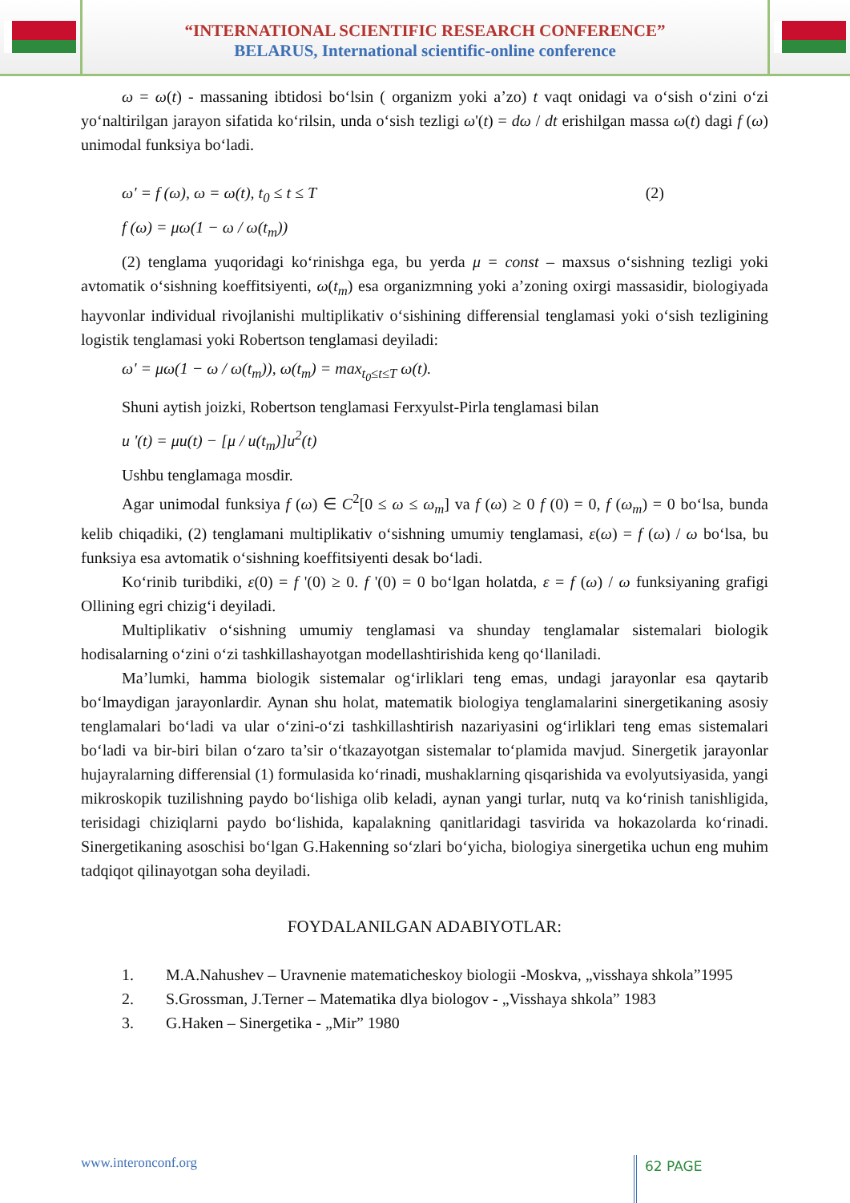“INTERNATIONAL SCIENTIFIC RESEARCH CONFERENCE”
BELARUS, International scientific-online conference
ω = ω(t) - massaning ibtidosi bo‘lsin ( organizm yoki a’zo) t vaqt onidagi va o‘sish o‘zini o‘zi yo‘naltirilgan jarayon sifatida ko‘rilsin, unda o‘sish tezligi ω'(t) = dω / dt erishilgan massa ω(t) dagi f (ω) unimodal funksiya bo‘ladi.
ω' = f (ω), ω = ω(t), t<sub>0</sub> ≤ t ≤ T (2)
f (ω) = μω(1 − ω / ω(t<sub>m</sub>))
(2) tenglama yuqoridagi ko‘rinishga ega, bu yerda μ = const – maxsus o‘sishning tezligi yoki avtomatik o‘sishning koeffitsiyenti, ω(t<sub>m</sub>) esa organizmning yoki a’zoning oxirgi massasidir, biologiyada hayvonlar individual rivojlanishi multiplikativ o‘sishining differensial tenglamasi yoki o‘sish tezligining logistik tenglamasi yoki Robertson tenglamasi deyiladi:
ω' = μω(1 − ω / ω(t<sub>m</sub>)), ω(t<sub>m</sub>) = max<sub>t<sub>0</sub>≤t≤T</sub> ω(t).
Shuni aytish joizki, Robertson tenglamasi Ferxyulst-Pirla tenglamasi bilan
u '(t) = μu(t) − [μ / u(t<sub>m</sub>)]u<sup>2</sup>(t)
Ushbu tenglamaga mosdir.
Agar unimodal funksiya f (ω) ∈ C<sup>2</sup>[0 ≤ ω ≤ ω<sub>m</sub>] va f (ω) ≥ 0 f (0) = 0, f (ω<sub>m</sub>) = 0 bo‘lsa, bunda kelib chiqadiki, (2) tenglamani multiplikativ o‘sishning umumiy tenglamasi, ε(ω) = f (ω) / ω bo‘lsa, bu funksiya esa avtomatik o‘sishning koeffitsiyenti desak bo‘ladi.
Ko‘rinib turibdiki, ε(0) = f '(0) ≥ 0. f '(0) = 0 bo‘lgan holatda, ε = f (ω) / ω funksiyaning grafigi Ollining egri chizig‘i deyiladi.
Multiplikativ o‘sishning umumiy tenglamasi va shunday tenglamalar sistemalari biologik hodisalarning o‘zini o‘zi tashkillashayotgan modellashtirishida keng qo‘llaniladi.
Ma’lumki, hamma biologik sistemalar og‘irliklari teng emas, undagi jarayonlar esa qaytarib bo‘lmaydigan jarayonlardir. Aynan shu holat, matematik biologiya tenglamalarini sinergetikaning asosiy tenglamalari bo‘ladi va ular o‘zini-o‘zi tashkillashtirish nazariyasini og‘irliklari teng emas sistemalari bo‘ladi va bir-biri bilan o‘zaro ta’sir o‘tkazayotgan sistemalar to‘plamida mavjud. Sinergetik jarayonlar hujayralarning differensial (1) formulasida ko‘rinadi, mushaklarning qisqarishida va evolyutsiyasida, yangi mikroskopik tuzilishning paydo bo‘lishiga olib keladi, aynan yangi turlar, nutq va ko‘rinish tanishligida, terisidagi chiziqlarni paydo bo‘lishida, kapalakning qanitlaridagi tasvirida va hokazolarda ko‘rinadi. Sinergetikaning asoschisi bo‘lgan G.Hakenning so‘zlari bo‘yicha, biologiya sinergetika uchun eng muhim tadqiqot qilinayotgan soha deyiladi.
FOYDALANILGAN ADABIYOTLAR:
1. M.A.Nahushev – Uravnenie matematicheskoy biologii -Moskva, „visshaya shkola”1995
2. S.Grossman, J.Terner – Matematika dlya biologov - „Visshaya shkola” 1983
3. G.Haken – Sinergetika - „Mir” 1980
www.interonconf.org
62 PAGE